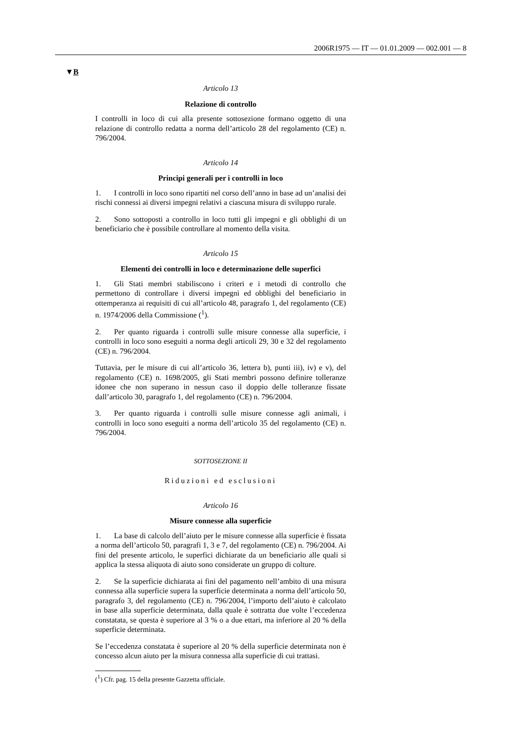2006R1975 — IT — 01.01.2009 — 002.001 — 8
▼B
Articolo 13
Relazione di controllo
I controlli in loco di cui alla presente sottosezione formano oggetto di una relazione di controllo redatta a norma dell’articolo 28 del regolamento (CE) n. 796/2004.
Articolo 14
Principi generali per i controlli in loco
1. I controlli in loco sono ripartiti nel corso dell’anno in base ad un’analisi dei rischi connessi ai diversi impegni relativi a ciascuna misura di sviluppo rurale.
2. Sono sottoposti a controllo in loco tutti gli impegni e gli obblighi di un beneficiario che è possibile controllare al momento della visita.
Articolo 15
Elementi dei controlli in loco e determinazione delle superfici
1. Gli Stati membri stabiliscono i criteri e i metodi di controllo che permettono di controllare i diversi impegni ed obblighi del beneficiario in ottemperanza ai requisiti di cui all’articolo 48, paragrafo 1, del regolamento (CE) n. 1974/2006 della Commissione (<sup>1</sup>).
2. Per quanto riguarda i controlli sulle misure connesse alla superficie, i controlli in loco sono eseguiti a norma degli articoli 29, 30 e 32 del regolamento (CE) n. 796/2004.
Tuttavia, per le misure di cui all’articolo 36, lettera b), punti iii), iv) e v), del regolamento (CE) n. 1698/2005, gli Stati membri possono definire tolleranze idonee che non superano in nessun caso il doppio delle tolleranze fissate dall’articolo 30, paragrafo 1, del regolamento (CE) n. 796/2004.
3. Per quanto riguarda i controlli sulle misure connesse agli animali, i controlli in loco sono eseguiti a norma dell’articolo 35 del regolamento (CE) n. 796/2004.
SOTTOSEZIONE II
Riduzioni ed esclusioni
Articolo 16
Misure connesse alla superficie
1. La base di calcolo dell’aiuto per le misure connesse alla superficie è fissata a norma dell’articolo 50, paragrafi 1, 3 e 7, del regolamento (CE) n. 796/2004. Ai fini del presente articolo, le superfici dichiarate da un beneficiario alle quali si applica la stessa aliquota di aiuto sono considerate un gruppo di colture.
2. Se la superficie dichiarata ai fini del pagamento nell’ambito di una misura connessa alla superficie supera la superficie determinata a norma dell’articolo 50, paragrafo 3, del regolamento (CE) n. 796/2004, l’importo dell’aiuto è calcolato in base alla superficie determinata, dalla quale è sottratta due volte l’eccedenza constatata, se questa è superiore al 3 % o a due ettari, ma inferiore al 20 % della superficie determinata.
Se l’eccedenza constatata è superiore al 20 % della superficie determinata non è concesso alcun aiuto per la misura connessa alla superficie di cui trattasi.
(<sup>1</sup>) Cfr. pag. 15 della presente Gazzetta ufficiale.